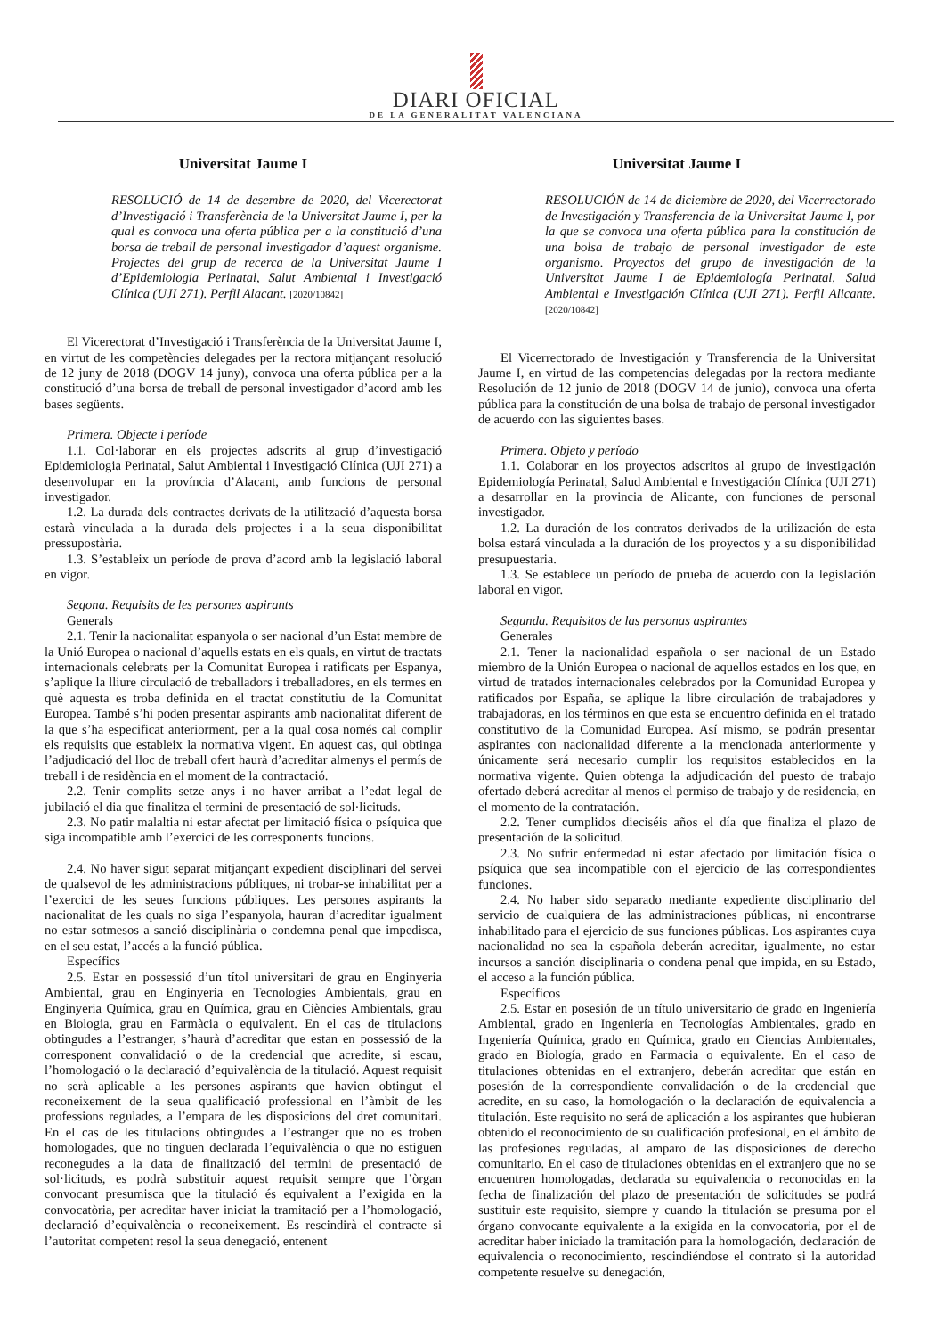DIARI OFICIAL
DE LA GENERALITAT VALENCIANA
Universitat Jaume I
RESOLUCIÓ de 14 de desembre de 2020, del Vicerectorat d’Investigació i Transferència de la Universitat Jaume I, per la qual es convoca una oferta pública per a la constitució d’una borsa de treball de personal investigador d’aquest organisme. Projectes del grup de recerca de la Universitat Jaume I d’Epidemiologia Perinatal, Salut Ambiental i Investigació Clínica (UJI 271). Perfil Alacant. [2020/10842]
El Vicerectorat d’Investigació i Transferència de la Universitat Jaume I, en virtut de les competències delegades per la rectora mitjançant resolució de 12 juny de 2018 (DOGV 14 juny), convoca una oferta pública per a la constitució d’una borsa de treball de personal investigador d’acord amb les bases següents.
Primera. Objecte i període
1.1. Col·laborar en els projectes adscrits al grup d’investigació Epidemiologia Perinatal, Salut Ambiental i Investigació Clínica (UJI 271) a desenvolupar en la província d’Alacant, amb funcions de personal investigador.
1.2. La durada dels contractes derivats de la utilització d’aquesta borsa estarà vinculada a la durada dels projectes i a la seua disponibilitat pressupostària.
1.3. S’estableix un període de prova d’acord amb la legislació laboral en vigor.
Segona. Requisits de les persones aspirants
Generals
2.1. Tenir la nacionalitat espanyola o ser nacional d’un Estat membre de la Unió Europea o nacional d’aquells estats en els quals, en virtut de tractats internacionals celebrats per la Comunitat Europea i ratificats per Espanya, s’aplique la lliure circulació de treballadors i treballadores, en els termes en què aquesta es troba definida en el tractat constitutiu de la Comunitat Europea. També s’hi poden presentar aspirants amb nacionalitat diferent de la que s’ha especificat anteriorment, per a la qual cosa només cal complir els requisits que estableix la normativa vigent. En aquest cas, qui obtinga l’adjudicació del lloc de treball ofert haurà d’acreditar almenys el permís de treball i de residència en el moment de la contractació.
2.2. Tenir complits setze anys i no haver arribat a l’edat legal de jubilació el dia que finalitza el termini de presentació de sol·licituds.
2.3. No patir malaltia ni estar afectat per limitació física o psíquica que siga incompatible amb l’exercici de les corresponents funcions.
2.4. No haver sigut separat mitjançant expedient disciplinari del servei de qualsevol de les administracions públiques, ni trobar-se inhabilitat per a l’exercici de les seues funcions públiques. Les persones aspirants la nacionalitat de les quals no siga l’espanyola, hauran d’acreditar igualment no estar sotmesos a sanció disciplinària o condemna penal que impedisca, en el seu estat, l’accés a la funció pública.
Específics
2.5. Estar en possessió d’un títol universitari de grau en Enginyeria Ambiental, grau en Enginyeria en Tecnologies Ambientals, grau en Enginyeria Química, grau en Química, grau en Ciències Ambientals, grau en Biologia, grau en Farmàcia o equivalent. En el cas de titulacions obtingudes a l’estranger, s’haurà d’acreditar que estan en possessió de la corresponent convalidació o de la credencial que acredite, si escau, l’homologació o la declaració d’equivalència de la titulació. Aquest requisit no serà aplicable a les persones aspirants que havien obtingut el reconeixement de la seua qualificació professional en l’àmbit de les professions regulades, a l’empara de les disposicions del dret comunitari. En el cas de les titulacions obtingudes a l’estranger que no es troben homologades, que no tinguen declarada l’equivalència o que no estiguen reconegudes a la data de finalització del termini de presentació de sol·licituds, es podrà substituir aquest requisit sempre que l’òrgan convocant presumisca que la titulació és equivalent a l’exigida en la convocatòria, per acreditar haver iniciat la tramitació per a l’homologació, declaració d’equivalència o reconeixement. Es rescindirà el contracte si l’autoritat competent resol la seua denegació, entenent
Universitat Jaume I
RESOLUCIÓN de 14 de diciembre de 2020, del Vicerrectorado de Investigación y Transferencia de la Universitat Jaume I, por la que se convoca una oferta pública para la constitución de una bolsa de trabajo de personal investigador de este organismo. Proyectos del grupo de investigación de la Universitat Jaume I de Epidemiología Perinatal, Salud Ambiental e Investigación Clínica (UJI 271). Perfil Alicante. [2020/10842]
El Vicerrectorado de Investigación y Transferencia de la Universitat Jaume I, en virtud de las competencias delegadas por la rectora mediante Resolución de 12 junio de 2018 (DOGV 14 de junio), convoca una oferta pública para la constitución de una bolsa de trabajo de personal investigador de acuerdo con las siguientes bases.
Primera. Objeto y período
1.1. Colaborar en los proyectos adscritos al grupo de investigación Epidemiología Perinatal, Salud Ambiental e Investigación Clínica (UJI 271) a desarrollar en la provincia de Alicante, con funciones de personal investigador.
1.2. La duración de los contratos derivados de la utilización de esta bolsa estará vinculada a la duración de los proyectos y a su disponibilidad presupuestaria.
1.3. Se establece un período de prueba de acuerdo con la legislación laboral en vigor.
Segunda. Requisitos de las personas aspirantes
Generales
2.1. Tener la nacionalidad española o ser nacional de un Estado miembro de la Unión Europea o nacional de aquellos estados en los que, en virtud de tratados internacionales celebrados por la Comunidad Europea y ratificados por España, se aplique la libre circulación de trabajadores y trabajadoras, en los términos en que esta se encuentro definida en el tratado constitutivo de la Comunidad Europea. Así mismo, se podrán presentar aspirantes con nacionalidad diferente a la mencionada anteriormente y únicamente será necesario cumplir los requisitos establecidos en la normativa vigente. Quien obtenga la adjudicación del puesto de trabajo ofertado deberá acreditar al menos el permiso de trabajo y de residencia, en el momento de la contratación.
2.2. Tener cumplidos dieciséis años el día que finaliza el plazo de presentación de la solicitud.
2.3. No sufrir enfermedad ni estar afectado por limitación física o psíquica que sea incompatible con el ejercicio de las correspondientes funciones.
2.4. No haber sido separado mediante expediente disciplinario del servicio de cualquiera de las administraciones públicas, ni encontrarse inhabilitado para el ejercicio de sus funciones públicas. Los aspirantes cuya nacionalidad no sea la española deberán acreditar, igualmente, no estar incursos a sanción disciplinaria o condena penal que impida, en su Estado, el acceso a la función pública.
Específicos
2.5. Estar en posesión de un título universitario de grado en Ingeniería Ambiental, grado en Ingeniería en Tecnologías Ambientales, grado en Ingeniería Química, grado en Química, grado en Ciencias Ambientales, grado en Biología, grado en Farmacia o equivalente. En el caso de titulaciones obtenidas en el extranjero, deberán acreditar que están en posesión de la correspondiente convalidación o de la credencial que acredite, en su caso, la homologación o la declaración de equivalencia a titulación. Este requisito no será de aplicación a los aspirantes que hubieran obtenido el reconocimiento de su cualificación profesional, en el ámbito de las profesiones reguladas, al amparo de las disposiciones de derecho comunitario. En el caso de titulaciones obtenidas en el extranjero que no se encuentren homologadas, declarada su equivalencia o reconocidas en la fecha de finalización del plazo de presentación de solicitudes se podrá sustituir este requisito, siempre y cuando la titulación se presuma por el órgano convocante equivalente a la exigida en la convocatoria, por el de acreditar haber iniciado la tramitación para la homologación, declaración de equivalencia o reconocimiento, rescindiéndose el contrato si la autoridad competente resuelve su denegación,